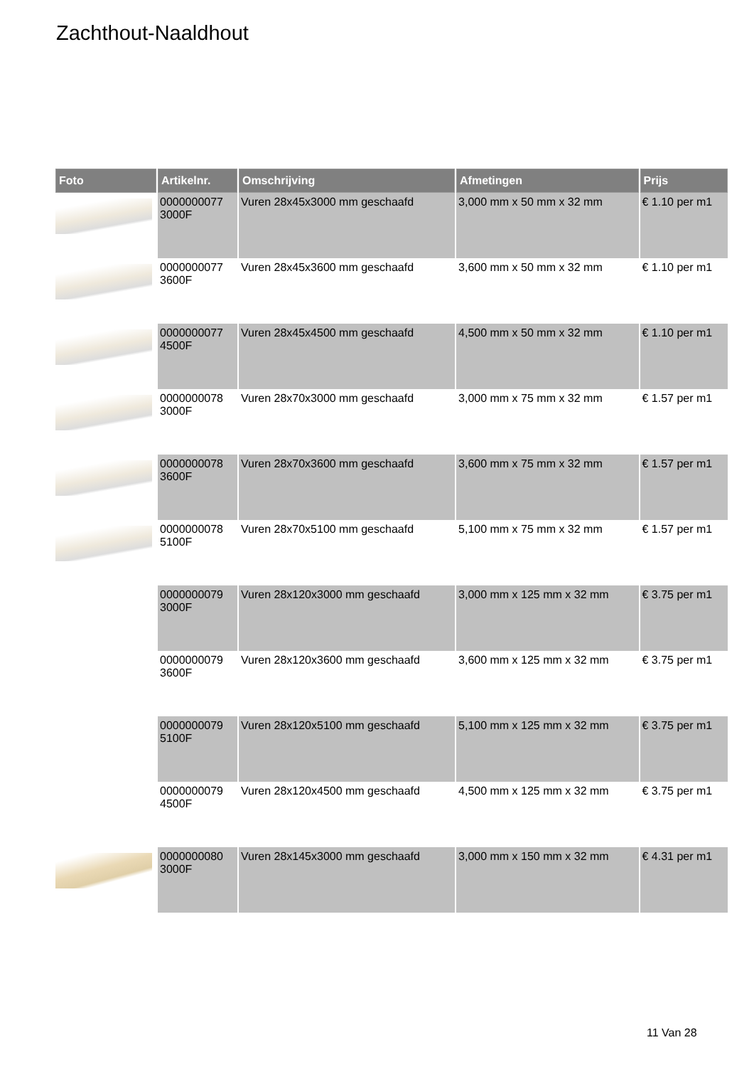Zachthout-Naaldhout
| Foto | Artikelnr. | Omschrijving | Afmetingen | Prijs |
| --- | --- | --- | --- | --- |
| | 0000000077 3000F | Vuren 28x45x3000 mm geschaafd | 3,000 mm x 50 mm x 32 mm | € 1.10 per m1 |
| | 0000000077 3600F | Vuren 28x45x3600 mm geschaafd | 3,600 mm x 50 mm x 32 mm | € 1.10 per m1 |
| | 0000000077 4500F | Vuren 28x45x4500 mm geschaafd | 4,500 mm x 50 mm x 32 mm | € 1.10 per m1 |
| | 0000000078 3000F | Vuren 28x70x3000 mm geschaafd | 3,000 mm x 75 mm x 32 mm | € 1.57 per m1 |
| | 0000000078 3600F | Vuren 28x70x3600 mm geschaafd | 3,600 mm x 75 mm x 32 mm | € 1.57 per m1 |
| | 0000000078 5100F | Vuren 28x70x5100 mm geschaafd | 5,100 mm x 75 mm x 32 mm | € 1.57 per m1 |
| | 0000000079 3000F | Vuren 28x120x3000 mm geschaafd | 3,000 mm x 125 mm x 32 mm | € 3.75 per m1 |
| | 0000000079 3600F | Vuren 28x120x3600 mm geschaafd | 3,600 mm x 125 mm x 32 mm | € 3.75 per m1 |
| | 0000000079 5100F | Vuren 28x120x5100 mm geschaafd | 5,100 mm x 125 mm x 32 mm | € 3.75 per m1 |
| | 0000000079 4500F | Vuren 28x120x4500 mm geschaafd | 4,500 mm x 125 mm x 32 mm | € 3.75 per m1 |
| | 0000000080 3000F | Vuren 28x145x3000 mm geschaafd | 3,000 mm x 150 mm x 32 mm | € 4.31 per m1 |
11 Van 28